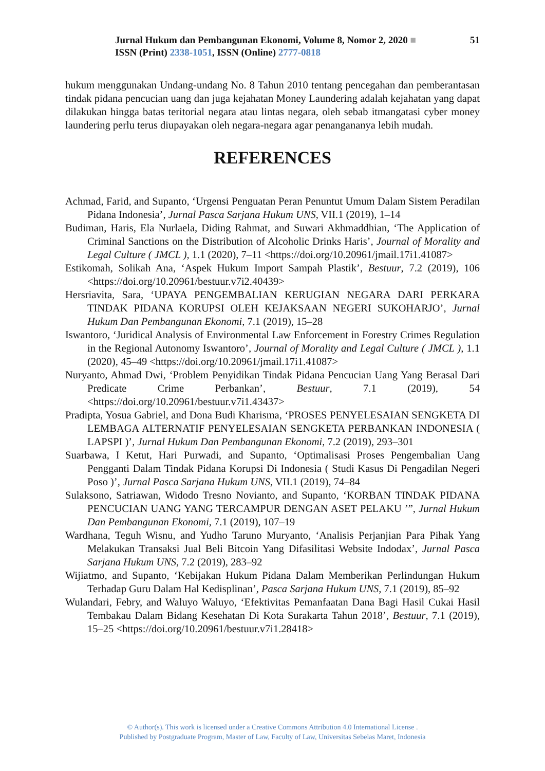Jurnal Hukum dan Pembangunan Ekonomi, Volume 8, Nomor 2, 2020 ■ 51
ISSN (Print) 2338-1051, ISSN (Online) 2777-0818
hukum menggunakan Undang-undang No. 8 Tahun 2010 tentang pencegahan dan pemberantasan tindak pidana pencucian uang dan juga kejahatan Money Laundering adalah kejahatan yang dapat dilakukan hingga batas teritorial negara atau lintas negara, oleh sebab itmangatasi cyber money laundering perlu terus diupayakan oleh negara-negara agar penangananya lebih mudah.
REFERENCES
Achmad, Farid, and Supanto, ‘Urgensi Penguatan Peran Penuntut Umum Dalam Sistem Peradilan Pidana Indonesia’, Jurnal Pasca Sarjana Hukum UNS, VII.1 (2019), 1–14
Budiman, Haris, Ela Nurlaela, Diding Rahmat, and Suwari Akhmaddhian, ‘The Application of Criminal Sanctions on the Distribution of Alcoholic Drinks Haris’, Journal of Morality and Legal Culture ( JMCL ), 1.1 (2020), 7–11 <https://doi.org/10.20961/jmail.17i1.41087>
Estikomah, Solikah Ana, ‘Aspek Hukum Import Sampah Plastik’, Bestuur, 7.2 (2019), 106 <https://doi.org/10.20961/bestuur.v7i2.40439>
Hersriavita, Sara, ‘UPAYA PENGEMBALIAN KERUGIAN NEGARA DARI PERKARA TINDAK PIDANA KORUPSI OLEH KEJAKSAAN NEGERI SUKOHARJO’, Jurnal Hukum Dan Pembangunan Ekonomi, 7.1 (2019), 15–28
Iswantoro, ‘Juridical Analysis of Environmental Law Enforcement in Forestry Crimes Regulation in the Regional Autonomy Iswantoro’, Journal of Morality and Legal Culture ( JMCL ), 1.1 (2020), 45–49 <https://doi.org/10.20961/jmail.17i1.41087>
Nuryanto, Ahmad Dwi, ‘Problem Penyidikan Tindak Pidana Pencucian Uang Yang Berasal Dari Predicate Crime Perbankan’, Bestuur, 7.1 (2019), 54 <https://doi.org/10.20961/bestuur.v7i1.43437>
Pradipta, Yosua Gabriel, and Dona Budi Kharisma, ‘PROSES PENYELESAIAN SENGKETA DI LEMBAGA ALTERNATIF PENYELESAIAN SENGKETA PERBANKAN INDONESIA ( LAPSPI )’, Jurnal Hukum Dan Pembangunan Ekonomi, 7.2 (2019), 293–301
Suarbawa, I Ketut, Hari Purwadi, and Supanto, ‘Optimalisasi Proses Pengembalian Uang Pengganti Dalam Tindak Pidana Korupsi Di Indonesia ( Studi Kasus Di Pengadilan Negeri Poso )’, Jurnal Pasca Sarjana Hukum UNS, VII.1 (2019), 74–84
Sulaksono, Satriawan, Widodo Tresno Novianto, and Supanto, ‘KORBAN TINDAK PIDANA PENCUCIAN UANG YANG TERCAMPUR DENGAN ASET PELAKU ’”, Jurnal Hukum Dan Pembangunan Ekonomi, 7.1 (2019), 107–19
Wardhana, Teguh Wisnu, and Yudho Taruno Muryanto, ‘Analisis Perjanjian Para Pihak Yang Melakukan Transaksi Jual Beli Bitcoin Yang Difasilitasi Website Indodax’, Jurnal Pasca Sarjana Hukum UNS, 7.2 (2019), 283–92
Wijiatmo, and Supanto, ‘Kebijakan Hukum Pidana Dalam Memberikan Perlindungan Hukum Terhadap Guru Dalam Hal Kedisplinan’, Pasca Sarjana Hukum UNS, 7.1 (2019), 85–92
Wulandari, Febry, and Waluyo Waluyo, ‘Efektivitas Pemanfaatan Dana Bagi Hasil Cukai Hasil Tembakau Dalam Bidang Kesehatan Di Kota Surakarta Tahun 2018’, Bestuur, 7.1 (2019), 15–25 <https://doi.org/10.20961/bestuur.v7i1.28418>
© Author(s). This work is licensed under a Creative Commons Attribution 4.0 International License .
Published by Postgraduate Program, Master of Law, Faculty of Law, Universitas Sebelas Maret, Indonesia